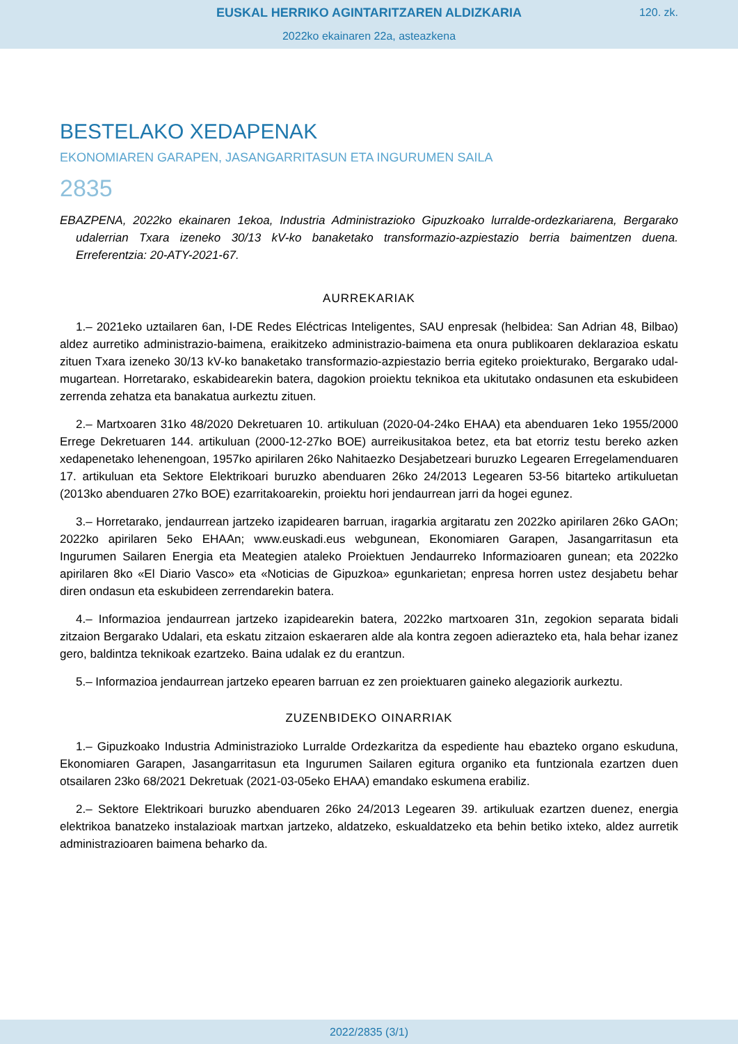EUSKAL HERRIKO AGINTARITZAREN ALDIZKARIA
120. zk.
2022ko ekainaren 22a, asteazkena
BESTELAKO XEDAPENAK
EKONOMIAREN GARAPEN, JASANGARRITASUN ETA INGURUMEN SAILA
2835
EBAZPENA, 2022ko ekainaren 1ekoa, Industria Administrazioko Gipuzkoako lurralde-ordezkaria­rena, Bergarako udalerrian Txara izeneko 30/13 kV-ko banaketako transformazio-azpiestazio berria baimentzen duena. Erreferentzia: 20-ATY-2021-67.
AURREKARIAK
1.– 2021eko uztailaren 6an, I-DE Redes Eléctricas Inteligentes, SAU enpresak (helbidea: San Adrian 48, Bilbao) aldez aurretiko administrazio-baimena, eraikitzeko administrazio-baimena eta onura publikoaren deklarazioa eskatu zituen Txara izeneko 30/13 kV-ko banaketako transformazio-azpies­tazio berria egiteko proiekturako, Bergarako udal-mugartean. Horretarako, eskabidearekin batera, dagokion proiektu teknikoa eta ukitutako ondasunen eta eskubideen zerrenda zehatza eta banaka­tua aurkeztu zituen.
2.– Martxoaren 31ko 48/2020 Dekretuaren 10. artikuluan (2020-04-24ko EHAA) eta abenduaren 1eko 1955/2000 Errege Dekretuaren 144. artikuluan (2000-12-27ko BOE) aurreikusitakoa betez, eta bat etorriz testu bereko azken xedapenetako lehenengoan, 1957ko apirilaren 26ko Nahitaezko Desjabetzeari buruzko Legearen Erregelamenduaren 17. artikuluan eta Sektore Elektrikoari buruzko abenduaren 26ko 24/2013 Legearen 53-56 bitarteko artikuluetan (2013ko abenduaren 27ko BOE) ezarritakoarekin, proiektu hori jendaurrean jarri da hogei egunez.
3.– Horretarako, jendaurrean jartzeko izapidearen barruan, iragarkia argitaratu zen 2022ko api­rilaren 26ko GAOn; 2022ko apirilaren 5eko EHAAn; www.euskadi.eus webgunean, Ekonomiaren Garapen, Jasangarritasun eta Ingurumen Sailaren Energia eta Meategien ataleko Proiektuen Jen­daurreko Informazioaren gunean; eta 2022ko apirilaren 8ko «El Diario Vasco» eta «Noticias de Gipuzkoa» egunkarietan; enpresa horren ustez desjabetu behar diren ondasun eta eskubideen zerrendarekin batera.
4.– Informazioa jendaurrean jartzeko izapidearekin batera, 2022ko martxoaren 31n, zego­kion separata bidali zitzaion Bergarako Udalari, eta eskatu zitzaion eskaeraren alde ala kontra zegoen adierazteko eta, hala behar izanez gero, baldintza teknikoak ezartzeko. Baina udalak ez du erantzun.
5.– Informazioa jendaurrean jartzeko epearen barruan ez zen proiektuaren gaineko alegaziorik aurkeztu.
ZUZENBIDEKO OINARRIAK
1.– Gipuzkoako Industria Administrazioko Lurralde Ordezkaritza da espediente hau ebazteko organo eskuduna, Ekonomiaren Garapen, Jasangarritasun eta Ingurumen Sailaren egitura orga­niko eta funtzionala ezartzen duen otsailaren 23ko 68/2021 Dekretuak (2021-03-05eko EHAA) emandako eskumena erabiliz.
2.– Sektore Elektrikoari buruzko abenduaren 26ko 24/2013 Legearen 39. artikuluak ezartzen duenez, energia elektrikoa banatzeko instalazioak martxan jartzeko, aldatzeko, eskualdatzeko eta behin betiko ixteko, aldez aurretik administrazioaren baimena beharko da.
2022/2835 (3/1)